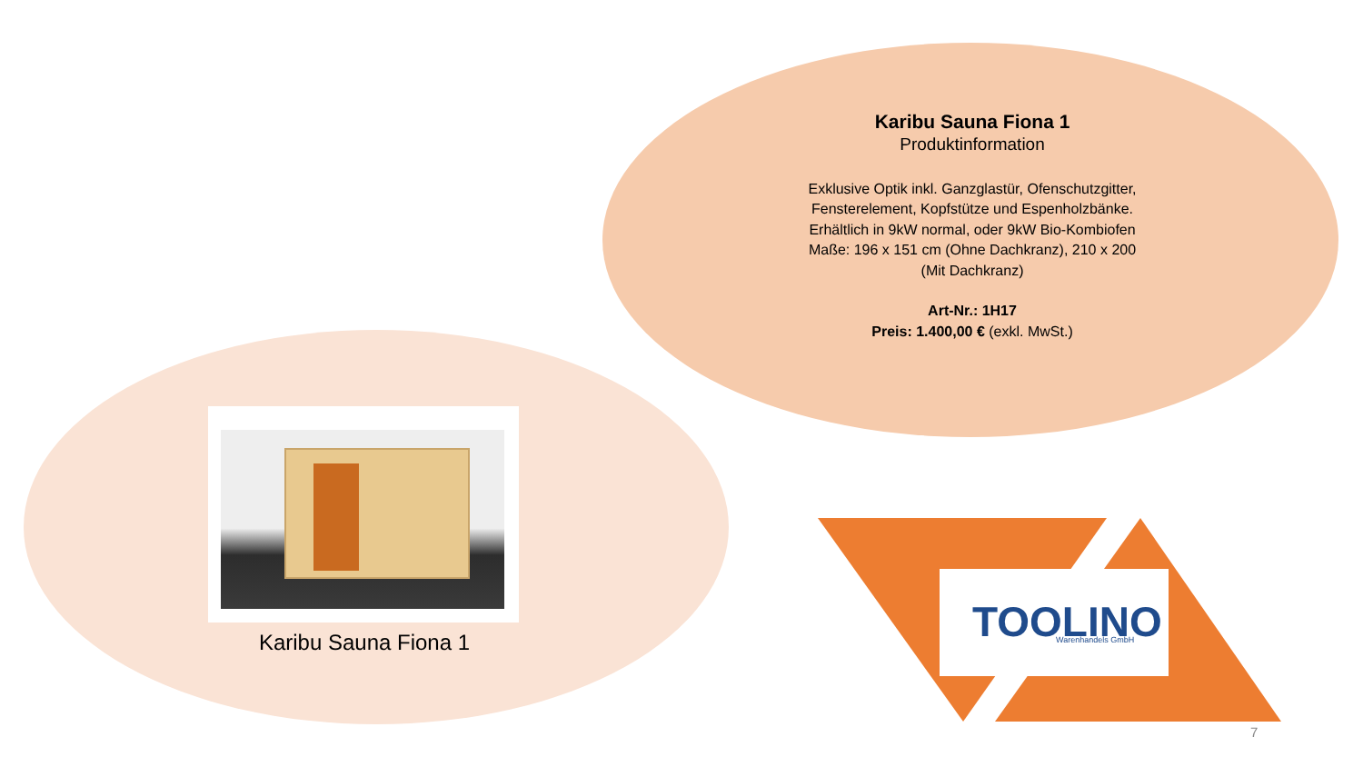Karibu Sauna Fiona 1
Produktinformation
Exklusive Optik inkl. Ganzglastür, Ofenschutzgitter, Fensterelement, Kopfstütze und Espenholzbänke. Erhältlich in 9kW normal, oder 9kW Bio-Kombiofen
Maße: 196 x 151 cm (Ohne Dachkranz), 210 x 200 (Mit Dachkranz)
Art-Nr.: 1H17
Preis: 1.400,00 € (exkl. MwSt.)
Karibu Sauna Fiona 1
TOOLINO
Warenhandels GmbH
7